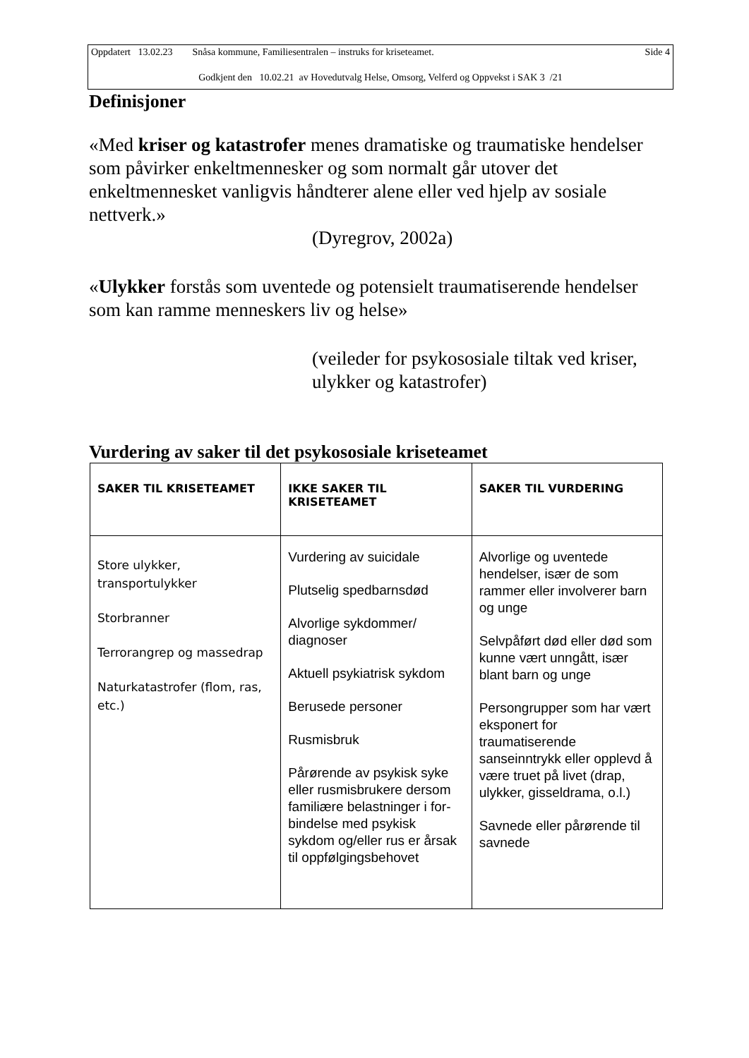Oppdatert 13.02.23 Snåsa kommune, Familiesentralen – instruks for kriseteamet. Side 4
Godkjent den 10.02.21 av Hovedutvalg Helse, Omsorg, Velferd og Oppvekst i SAK 3 /21
Definisjoner
«Med kriser og katastrofer menes dramatiske og traumatiske hendelser som påvirker enkeltmennesker og som normalt går utover det enkeltmennesket vanligvis håndterer alene eller ved hjelp av sosiale nettverk.»
(Dyregrov, 2002a)
«Ulykker forstås som uventede og potensielt traumatiserende hendelser som kan ramme menneskers liv og helse»
(veileder for psykososiale tiltak ved kriser, ulykker og katastrofer)
Vurdering av saker til det psykososiale kriseteamet
| SAKER TIL KRISETEAMET | IKKE SAKER TIL KRISETEAMET | SAKER TIL VURDERING |
| --- | --- | --- |
| Store ulykker, transportulykker Storbranner Terrorangrep og massedrap Naturkatastrofer (flom, ras, etc.) | Vurdering av suicidale Plutselig spedbarnsdød Alvorlige sykdommer/ diagnoser Aktuell psykiatrisk sykdom Berusede personer Rusmisbruk Pårørende av psykisk syke eller rusmisbrukere dersom familiære belastninger i for-bindelse med psykisk sykdom og/eller rus er årsak til oppfølgingsbehovet | Alvorlige og uventede hendelser, især de som rammer eller involverer barn og unge Selvpåført død eller død som kunne vært unngått, især blant barn og unge Persongrupper som har vært eksponert for traumatiserende sanseinntrykk eller opplevd å være truet på livet (drap, ulykker, gisseldrama, o.l.) Savnede eller pårørende til savnede |